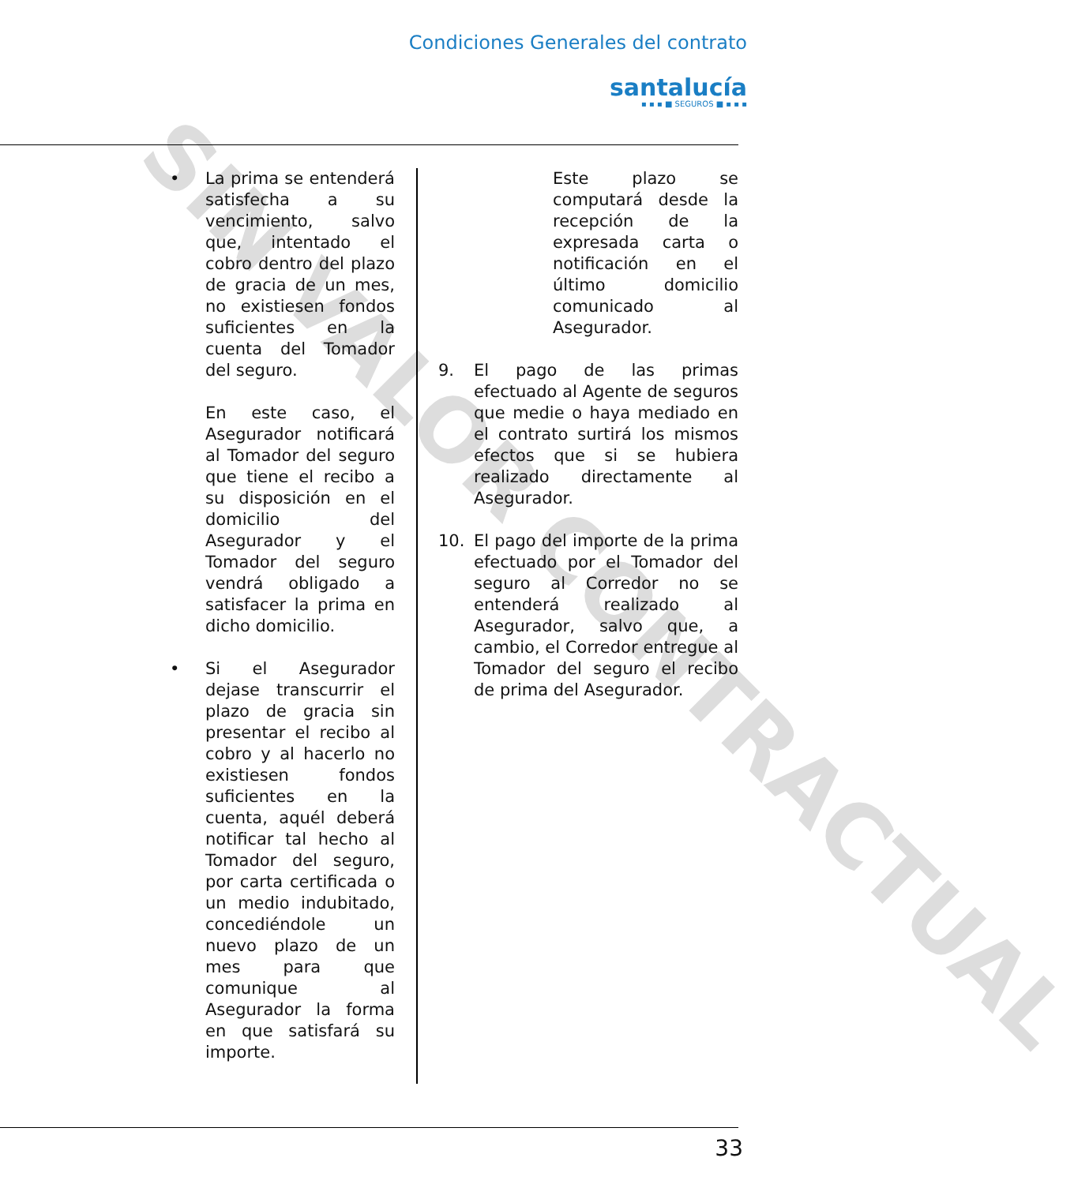SIN VALOR CONTRACTUAL
Condiciones Generales del contrato
santalucía
▪ ▪ ▪ ■ SEGUROS ■ ▪ ▪ ▪
• La prima se entenderá satisfecha a su vencimiento, salvo que, intentado el cobro dentro del plazo de gracia de un mes, no existiesen fondos suficientes en la cuenta del Tomador del seguro.
En este caso, el Asegurador notificará al Tomador del seguro que tiene el recibo a su disposición en el domicilio del Asegurador y el Tomador del seguro vendrá obligado a satisfacer la prima en dicho domicilio.
• Si el Asegurador dejase transcurrir el plazo de gracia sin presentar el recibo al cobro y al hacerlo no existiesen fondos suficientes en la cuenta, aquél deberá notificar tal hecho al Tomador del seguro, por carta certificada o un medio indubitado, concediéndole un nuevo plazo de un mes para que comunique al Asegurador la forma en que satisfará su importe.
Este plazo se computará desde la recepción de la expresada carta o notificación en el último domicilio comunicado al Asegurador.
9. El pago de las primas efectuado al Agente de seguros que medie o haya mediado en el contrato surtirá los mismos efectos que si se hubiera realizado directamente al Asegurador.
10. El pago del importe de la prima efectuado por el Tomador del seguro al Corredor no se entenderá realizado al Asegurador, salvo que, a cambio, el Corredor entregue al Tomador del seguro el recibo de prima del Asegurador.
33